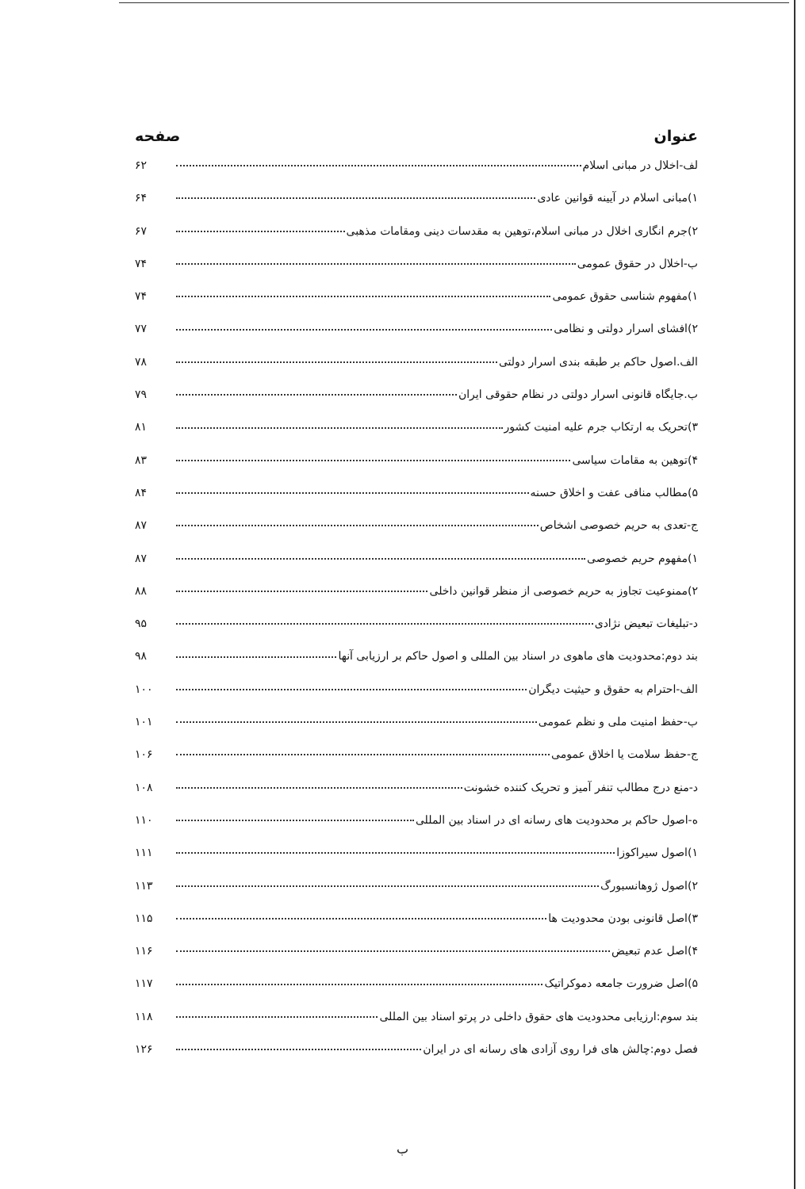عنوان صفحه
لف-اخلال در مبانی اسلام ۶۲
۱)مبانی اسلام در آیینه قوانین عادی ۶۴
۲)جرم انگاری اخلال در مبانی اسلام،توهین به مقدسات دینی ومقامات مذهبی ۶۷
ب-اخلال در حقوق عمومی ۷۴
۱)مفهوم شناسی حقوق عمومی ۷۴
۲)افشای اسرار دولتی و نظامی ۷۷
الف.اصول حاکم بر طبقه بندی اسرار دولتی ۷۸
ب.جایگاه قانونی اسرار دولتی در نظام حقوقی ایران ۷۹
۳)تحریک به ارتکاب جرم علیه امنیت کشور ۸۱
۴)توهین به مقامات سیاسی ۸۳
۵)مطالب منافی عفت و اخلاق حسنه ۸۴
ج-تعدی به حریم خصوصی اشخاص ۸۷
۱)مفهوم حریم خصوصی ۸۷
۲)ممنوعیت تجاوز به حریم خصوصی از منظر قوانین داخلی ۸۸
د-تبلیغات تبعیض نژادی ۹۵
بند دوم:محدودیت های ماهوی در اسناد بین المللی و اصول حاکم بر ارزیابی آنها ۹۸
الف-احترام به حقوق و حیثیت دیگران ۱۰۰
ب-حفظ امنیت ملی و نظم عمومی ۱۰۱
ج-حفظ سلامت یا اخلاق عمومی ۱۰۶
د-منع درج مطالب تنفر آمیز و تحریک کننده خشونت ۱۰۸
ه-اصول حاکم بر محدودیت های رسانه ای در اسناد بین المللی ۱۱۰
۱)اصول سیراکوزا ۱۱۱
۲)اصول ژوهانسبورگ ۱۱۳
۳)اصل قانونی بودن محدودیت ها ۱۱۵
۴)اصل عدم تبعیض ۱۱۶
۵)اصل ضرورت جامعه دموکراتیک ۱۱۷
بند سوم:ارزیابی محدودیت های حقوق داخلی در پرتو اسناد بین المللی ۱۱۸
فصل دوم:چالش های فرا روی آزادی های رسانه ای در ایران ۱۲۶
ب